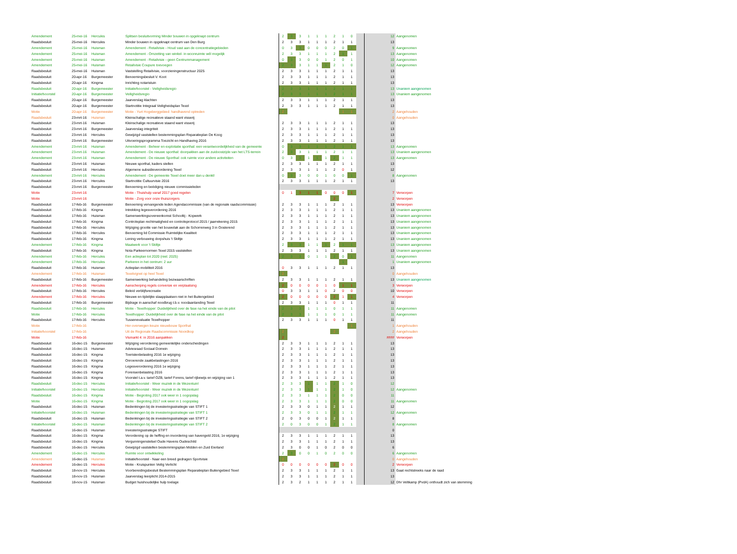| Amendement | 25-mei-16 | Hercules | Splitsen besluitvorming Minder bouwen in opgeknapt centrum | 2 | 3 | 3 | 1 | 1 | 1 | 2 | 1 | 0 | | 12 | Aangenomen |
| Raadsbesluit | 25-mei-16 | Hercules | Minder bouwen in opgeknapt centrum van Den Burg | 2 | 3 | 3 | 1 | 1 | 1 | 2 | 1 | 1 | | 13 | |
| Amendement | 25-mei-16 | Huisman | Amendement - Retailvisie - Houd vast aan de concentratiegebieden | 0 | 3 | 3 | 0 | 0 | 0 | 2 | 0 | 1 | | 9 | Aangenomen |
| Amendement | 25-mei-16 | Huisman | Amendement - Omzetting van winkel- in woonruimte wél mogelijk | 2 | 3 | 3 | 1 | 1 | 1 | 2 | 1 | 1 | | 13 | Aangenomen |
| Amendement | 25-mei-16 | Huisman | Amendement - Retailvisie - geen Centrummanagement | 0 | 3 | 3 | 0 | 0 | 1 | 2 | 0 | 1 | | 10 | Aangenomen |
| Amendement | 25-mei-16 | Huisman | Retailvisie Coupure toevoegen | 2 | 3 | 3 | 1 | 1 | 1 | 2 | 1 | 0 | | 12 | Aangenomen |
| Raadsbesluit | 25-mei-16 | Huisman | Vaststelling Retailvisie, voorzieningenstructuur 2025 | 2 | 3 | 3 | 1 | 1 | 1 | 2 | 1 | 1 | | 13 | |
| Raadsbesluit | 20-apr-16 | Burgemeester | Benoemingsbesluit V. Koot | 2 | 3 | 3 | 1 | 1 | 1 | 2 | 1 | 1 | | 13 | |
| Raadsbesluit | 20-apr-16 | Kingma | Inrichting notaristuin | 2 | 3 | 3 | 1 | 1 | 1 | 2 | 1 | 1 | | 13 | |
| Raadsbesluit | 20-apr-16 | Burgemeester | Initiatiefvoorstel - Veiligheidsregio | 2 | 3 | 3 | 1 | 1 | 1 | 2 | 1 | 1 | | 13 | Unaniem aangenomen |
| Initiatiefvoorstel | 20-apr-16 | Burgemeester | Veiligheidsregio | 2 | 3 | 3 | 1 | 1 | 1 | 2 | 1 | 1 | | 13 | Unaniem aangenomen |
| Raadsbesluit | 20-apr-16 | Burgemeester | Jaarverslag klachten | 2 | 3 | 3 | 1 | 1 | 1 | 2 | 1 | 1 | | 13 | |
| Raadsbesluit | 20-apr-16 | Burgemeester | Startnotitie Integraal Veiligheidsplan Texel | 2 | 3 | 3 | 1 | 1 | 1 | 2 | 1 | 1 | | 13 | |
| Motie | 20-apr-16 | Burgemeester | Motie - Yurt Hogeberggebied: handhavend optreden | 2 | | | | | | | 1 | 1 | | 2 | Aangehouden |
| Raadsbesluit | 23-mrt-16 | Huisman | Kleinschalige recreatieve staand want visserij | | | | | | | | | | | 0 | Aangehouden |
| Raadsbesluit | 23-mrt-16 | Huisman | Kleinschalige recreatieve staand want visserij | 2 | 3 | 3 | 1 | 1 | 1 | 2 | 1 | 1 | | 13 | |
| Raadsbesluit | 23-mrt-16 | Burgemeester | Jaarverslag integriteit | 2 | 3 | 3 | 1 | 1 | 1 | 2 | 1 | 1 | | 13 | |
| Raadsbesluit | 23-mrt-16 | Hercules | Gewijzigd vaststellen bestemmingsplan Reparatieplan De Koog | 2 | 3 | 3 | 1 | 1 | 1 | 2 | 1 | 1 | | 13 | |
| Raadsbesluit | 23-mrt-16 | Burgemeester | Uitvoeringsprogramma Toezicht en Handhaving 2016 | 2 | 3 | 3 | 1 | 1 | 1 | 2 | 1 | 1 | | 13 | |
| Amendement | 23-mrt-16 | Huisman | Amendement - Beheer en exploitatie sporthal: een verantwoordelijkheid van de gemeente | 0 | 3 | 3 | 1 | 1 | 1 | 2 | 1 | 1 | | 13 | Aangenomen |
| Amendement | 23-mrt-16 | Huisman | Amendement - De nieuwe sporthal: doorpakken aan de zuidoostzijde van het LTS-terrein | 2 | 3 | 3 | 1 | 1 | 1 | 2 | 1 | 1 | | 13 | Unaniem aangenomen |
| Amendement | 23-mrt-16 | Huisman | Amendement - De nieuwe Sporthal: ook ruimte voor andere activiteiten | 0 | 3 | 3 | 1 | 1 | 1 | 2 | 1 | 1 | | 13 | Aangenomen |
| Raadsbesluit | 23-mrt-16 | Huisman | Nieuwe sporthal, kaders stellen | 2 | 3 | 3 | 1 | 1 | 1 | 2 | 1 | 1 | | 13 | |
| Raadsbesluit | 23-mrt-16 | Hercules | Algemene subsidieverordening Texel | 2 | 3 | 3 | 1 | 1 | 1 | 2 | 0 | 1 | | 12 | |
| Amendement | 23-mrt-16 | Hercules | Amendement - De gemeente Texel doet meer dan u denkt! | 0 | 3 | 3 | 0 | 0 | 1 | 0 | 0 | 1 | | 8 | Aangenomen |
| Raadsbesluit | 23-mrt-16 | Hercules | Startnotitie Cultuurvisie 2016 | 2 | 3 | 3 | 1 | 1 | 1 | 2 | 1 | 1 | | 13 | |
| Raadsbesluit | 23-mrt-16 | Burgemeester | Benoeming en beëdiging nieuwe commissieleden | | | | | | | | | | | | |
| Motie | 23-mrt-16 | | Motie - Thuishulp vanaf 2017 goed regelen | 0 | 1 | 3 | 1 | 1 | 0 | 0 | 0 | 1 | | 7 | Verworpen |
| Motie | 23-mrt-16 | | Motie - Zorg voor onze thuiszorgers | | | | | | | 2 | | | | 2 | Verworpen |
| Raadsbesluit | 17-feb-16 | Burgemeester | Benoeming vervangende leden Agendacommissie (van de regionale raadscommissie) | 2 | 3 | 3 | 1 | 1 | 1 | 2 | 1 | 1 | | 13 | Verworpen |
| Raadsbesluit | 17-feb-16 | Kingma | Intrekking legesverordening 2016 | 2 | 3 | 3 | 1 | 1 | 1 | 2 | 1 | 1 | | 13 | Unaniem aangenomen |
| Raadsbesluit | 17-feb-16 | Huisman | Samenwerkingsovereenkomst Schooltij - Kopwerk | 2 | 3 | 3 | 1 | 1 | 1 | 2 | 1 | 1 | | 13 | Unaniem aangenomen |
| Raadsbesluit | 17-feb-16 | Kingma | Controleplan rechtmatigheid en controleprotocol 2015 / jaarrekening 2015 | 2 | 3 | 3 | 1 | 1 | 1 | 2 | 1 | 1 | | 13 | Unaniem aangenomen |
| Raadsbesluit | 17-feb-16 | Hercules | Wijziging grootte van het bouwvlak aan de Schorrenweg 3 in Oosterend | 2 | 3 | 3 | 1 | 1 | 1 | 2 | 1 | 1 | | 13 | Unaniem aangenomen |
| Raadsbesluit | 17-feb-16 | Hercules | Benoeming lid Commissie Ruimtelijke Kwaliteit | 2 | 3 | 3 | 1 | 1 | 1 | 2 | 1 | 1 | | 13 | Unaniem aangenomen |
| Raadsbesluit | 17-feb-16 | Kingma | Lening verbouwing dorpshuis 't Skiltje | 2 | 3 | 3 | 1 | 1 | 1 | 2 | 1 | 1 | | 13 | Unaniem aangenomen |
| Amendement | 17-feb-16 | Kingma | Maatwerk voor 't Skiltje | 2 | 3 | 3 | 1 | 1 | 1 | 2 | 1 | 1 | | 13 | Unaniem aangenomen |
| Raadsbesluit | 17-feb-16 | Kingma | Nota Parkeernormen Texel 2015 vaststellen | 2 | 3 | 3 | 1 | 1 | 1 | 2 | 1 | 1 | | 13 | Unaniem aangenomen |
| Amendement | 17-feb-16 | Hercules | Een actieplan tot 2020 (niet: 2025) | 2 | 3 | 3 | 0 | 1 | 1 | 2 | 0 | 1 | | 11 | Aangenomen |
| Amendement | 17-feb-16 | Hercules | Parkeren in het centrum: 2 uur | | | | | | | | 1 | | | 1 | Unaniem aangenomen |
| Raadsbesluit | 17-feb-16 | Huisman | Actieplan mobiliteit 2016 | 0 | 3 | 3 | 1 | 1 | 1 | 2 | 1 | 1 | | 13 | |
| Amendement | 17-feb-16 | Huisman | Texelvignet op heel Texel | 2 | | | | | | | | | | 0 | Aangehouden |
| Raadsbesluit | 17-feb-16 | Burgemeester | Samenwerking behandeling bezwaarschriften | 2 | 3 | 3 | 1 | 1 | 1 | 2 | 1 | 1 | | 13 | Unaniem aangenomen |
| Amendement | 17-feb-16 | Hercules | Aanscherping regels conversie en verplaatsing | 2 | 0 | 0 | 0 | 0 | 1 | 0 | 1 | 1 | | 3 | Verworpen |
| Raadsbesluit | 17-feb-16 | Hercules | Beleid verblijfsrecreatie | 0 | 3 | 3 | 1 | 1 | 0 | 2 | 0 | 0 | | 10 | Verworpen |
| Amendement | 17-feb-16 | Hercules | Nieuwe en tijdelijke slaapplaatsen niet in het Buitengebied | 2 | 0 | 0 | 0 | 0 | 0 | 2 | 1 | 1 | | 4 | Verworpen |
| Raadsbesluit | 17-feb-16 | Burgemeester | Bijdrage in aanschaf noodbrug t.b.v. noodaanlanding Texel | 2 | 3 | 3 | 1 | 1 | 1 | 0 | 1 | 1 | | 11 | |
| Raadsbesluit | 17-feb-16 | Hercules | Motie - Texelhopper: Duidelijkheid over de fase na het einde van de pilot | 2 | 3 | 3 | 1 | 1 | 1 | 0 | 1 | 1 | | 11 | Aangenomen |
| Motie | 17-feb-16 | Hercules | Texelhopper: Duidelijkheid over de fase na het einde van de pilot | 2 | 3 | 3 | 1 | 1 | 1 | 0 | 1 | 1 | | 11 | Aangenomen |
| Raadsbesluit | 17-feb-16 | Hercules | Tussenevaluatie Texelhopper | 2 | 3 | 3 | 1 | 1 | 1 | 0 | 1 | 1 | | 11 | |
| Motie | 17-feb-16 | | Her-overwegen keuze nieuwbouw Sporthal | | | | | | | | | 1 | | 1 | Aangehouden |
| Initiatiefvoorstel | 17-feb-16 | | Uit de Regionale Raadscommissie Noordkop | 2 | | | | | | 2 | | | | 2 | Aangehouden |
| Motie | 17-feb-16 | | Vismarkt 4: in 2016 aanpakken | 2 | | | | | | | | | | #### | Verworpen |
| Raadsbesluit | 16-dec-15 | Burgemeester | Wijziging verordening gemeentelijke onderscheidingen | 2 | 3 | 3 | 1 | 1 | 1 | 2 | 1 | 1 | | 13 | |
| Raadsbesluit | 16-dec-15 | Huisman | Adviesraad Sociaal Domein | 2 | 3 | 3 | 1 | 1 | 1 | 2 | 1 | 1 | | 13 | |
| Raadsbesluit | 16-dec-15 | Kingma | Toeristenbelasting 2016 1e wijziging | 2 | 3 | 3 | 1 | 1 | 1 | 2 | 1 | 1 | | 13 | |
| Raadsbesluit | 16-dec-15 | Kingma | Onroerende zaakbelastingen 2016 | 2 | 3 | 3 | 1 | 1 | 1 | 2 | 1 | 1 | | 13 | |
| Raadsbesluit | 16-dec-15 | Kingma | Legesverordening 2016 1e wijziging | 2 | 3 | 3 | 1 | 1 | 1 | 2 | 1 | 1 | | 13 | |
| Raadsbesluit | 16-dec-15 | Kingma | Forensenbelasting 2016 | 2 | 3 | 3 | 1 | 1 | 1 | 2 | 1 | 1 | | 13 | |
| Raadsbesluit | 16-dec-15 | Kingma | Voorstel t.a.v. tarief OZB, tarief Forens, tarief rijbewijs en wijziging van 1 | 2 | 3 | 3 | 1 | 1 | 1 | 2 | 1 | 1 | | 13 | |
| Raadsbesluit | 16-dec-15 | Hercules | Initiatiefvoorstel - Weer muziek in de Wezentuin! | 2 | 3 | 3 | 1 | 1 | 1 | 2 | 1 | 0 | | 12 | |
| Initiatiefvoorstel | 16-dec-15 | Hercules | Initiatiefvoorstel - Weer muziek in de Wezentuin! | 2 | 3 | 3 | 1 | 1 | 1 | 2 | 1 | 0 | | 12 | Aangenomen |
| Raadsbesluit | 16-dec-15 | Kingma | Motie - Begroting 2017 ook weer in 1 oogopslag | 2 | 3 | 3 | 1 | 1 | 1 | 2 | 0 | 0 | | 11 | |
| Motie | 16-dec-15 | Kingma | Motie - Begroting 2017 ook weer in 1 oogopslag | 2 | 3 | 3 | 1 | 1 | 1 | 2 | 0 | 0 | | 11 | Aangenomen |
| Raadsbesluit | 16-dec-15 | Huisman | Bedenkingen bij de investeringsstratiegie van STIFT 1 | 2 | 3 | 3 | 0 | 1 | 1 | 2 | 1 | 1 | | 12 | |
| Initiatiefvoorstel | 16-dec-15 | Huisman | Bedenkingen bij de investeringsstratiegie van STIFT 1 | 2 | 3 | 3 | 0 | 1 | 1 | 2 | 1 | 1 | | 12 | Aangenomen |
| Raadsbesluit | 16-dec-15 | Huisman | Bedenkingen bij de investeringsstratiegie van STIFT 2 | 2 | 0 | 3 | 0 | 0 | 1 | 2 | 1 | 1 | | 8 | |
| Initiatiefvoorstel | 16-dec-15 | Huisman | Bedenkingen bij de investeringsstratiegie van STIFT 2 | 2 | 0 | 3 | 0 | 0 | 1 | 2 | 1 | 1 | | 8 | Aangenomen |
| Raadsbesluit | 16-dec-15 | Huisman | Investeringsstrategie STIFT | | | | | | | | | | | 0 | |
| Raadsbesluit | 16-dec-15 | Kingma | Verordening op de heffing en invordering van havengeld 2016, 1e wijziging | 2 | 3 | 3 | 1 | 1 | 1 | 2 | 1 | 1 | | 13 | |
| Raadsbesluit | 16-dec-15 | Kingma | Vergunningenstelsel Oude Havens Oudeschild | 2 | 3 | 3 | 1 | 1 | 1 | 2 | 1 | 1 | | 13 | |
| Raadsbesluit | 16-dec-15 | Hercules | Gewijzigd vaststellen bestemmingsplan Midden en Zuid Eierland | 2 | 3 | 0 | 0 | 1 | 0 | 2 | 0 | 0 | | 6 | |
| Amendement | 16-dec-15 | Hercules | Ruimte voor ontwikkeling | 2 | 3 | 0 | 0 | 1 | 0 | 2 | 0 | 0 | | 6 | Aangenomen |
| Amendement | 16-dec-15 | Huisman | Initiatiefvoorstel - Naar een breed gedragen Sportvisie | 2 | | | | | | | | | | 0 | Aangehouden |
| Amendement | 16-dec-15 | Hercules | Motie - Kruispunten Veilig Verlicht | 0 | 0 | 0 | 0 | 0 | 0 | 2 | 0 | 0 | | 2 | Verworpen |
| Raadsbesluit | 18-nov-15 | Hercules | Voorbereidingsbesluit Bestemmingsplan Reparatieplan Buitengebied Texel | 2 | 3 | 3 | 1 | 1 | 1 | 2 | 1 | 1 | | 13 | Gaat rechtstreeks naar de raad |
| Raadsbesluit | 18-nov-15 | Huisman | Jaarverslag leerplicht 2014-2015 | 2 | 3 | 3 | 1 | 1 | 1 | 2 | 1 | 1 | | 13 | |
| Raadsbesluit | 18-nov-15 | Huisman | Budget huishoudelijke hulp toelage | 2 | 3 | 2 | 1 | 1 | 1 | 2 | 1 | 1 | | 12 | Dhr Veltkamp (PvdA) onthoudt zich van stemming |